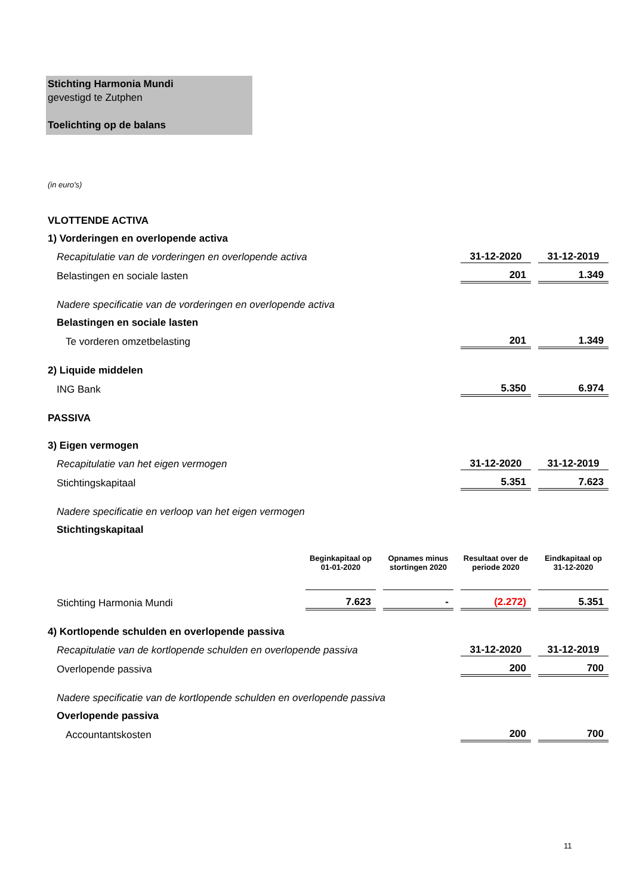Stichting Harmonia Mundi
gevestigd te Zutphen
Toelichting op de balans
(in euro's)
| VLOTTENDE ACTIVA | | | | | | | |
| 1) Vorderingen en overlopende activa | | | | | | | |
| Recapitulatie van de vorderingen en overlopende activa | | | | | 31-12-2020 | | 31-12-2019 |
| Belastingen en sociale lasten | | | | | 201 | | 1.349 |
| Nadere specificatie van de vorderingen en overlopende activa | | | | | | | |
| Belastingen en sociale lasten | | | | | | | |
| Te vorderen omzetbelasting | | | | | 201 | | 1.349 |
| 2) Liquide middelen | | | | | | | |
| ING Bank | | | | | 5.350 | | 6.974 |
| PASSIVA | | | | | | | |
| 3) Eigen vermogen | | | | | | | |
| Recapitulatie van het eigen vermogen | | | | | 31-12-2020 | | 31-12-2019 |
| Stichtingskapitaal | | | | | 5.351 | | 7.623 |
| Nadere specificatie en verloop van het eigen vermogen | | | | | | | |
| Stichtingskapitaal | | | | | | | |
| | Beginkapitaal op 01-01-2020 | | Opnames minus stortingen 2020 | | Resultaat over de periode 2020 | | Eindkapitaal op 31-12-2020 |
| Stichting Harmonia Mundi | 7.623 | | - | | (2.272) | | 5.351 |
| 4) Kortlopende schulden en overlopende passiva | | | | | | | |
| Recapitulatie van de kortlopende schulden en overlopende passiva | | | | | 31-12-2020 | | 31-12-2019 |
| Overlopende passiva | | | | | 200 | | 700 |
| Nadere specificatie van de kortlopende schulden en overlopende passiva | | | | | | | |
| Overlopende passiva | | | | | | | |
| Accountantskosten | | | | | 200 | | 700 |
11